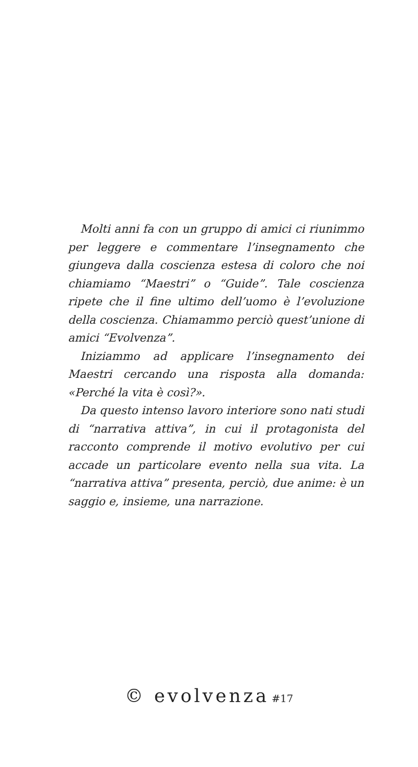Molti anni fa con un gruppo di amici ci riunimmo per leggere e commentare l’insegnamento che giungeva dalla coscienza estesa di coloro che noi chiamiamo “Maestri” o “Guide”. Tale coscienza ripete che il fine ultimo dell’uomo è l’evoluzione della coscienza. Chiamammo perciò quest’unione di amici “Evolvenza”.
Iniziammo ad applicare l’insegnamento dei Maestri cercando una risposta alla domanda: «Perché la vita è così?».
Da questo intenso lavoro interiore sono nati studi di “narrativa attiva”, in cui il protagonista del racconto comprende il motivo evolutivo per cui accade un particolare evento nella sua vita. La “narrativa attiva” presenta, perciò, due anime: è un saggio e, insieme, una narrazione.
© evolvenza #17